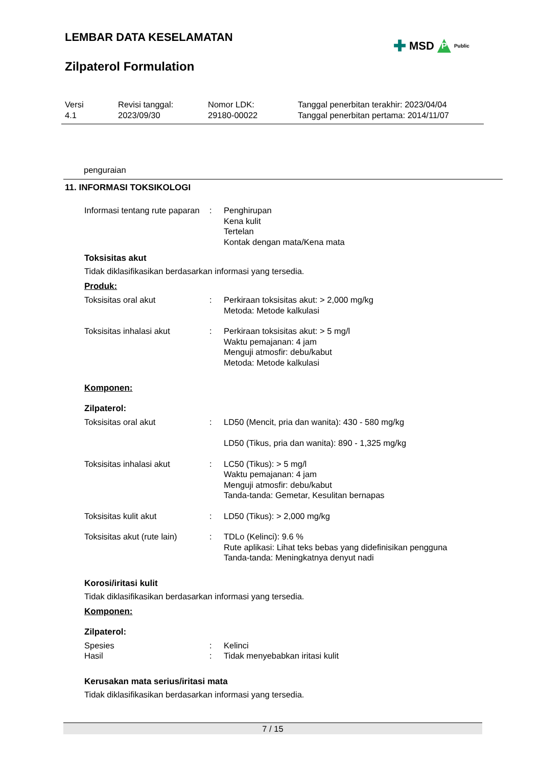LEMBAR DATA KESELAMATAN
✚ MSD P Public
Zilpaterol Formulation
Versi
4.1
Revisi tanggal:
2023/09/30
Nomor LDK:
29180-00022
Tanggal penerbitan terakhir: 2023/04/04
Tanggal penerbitan pertama: 2014/11/07
penguraian
11. INFORMASI TOKSIKOLOGI
Informasi tentang rute paparan
: Penghirupan
Kena kulit
Tertelan
Kontak dengan mata/Kena mata
Toksisitas akut
Tidak diklasifikasikan berdasarkan informasi yang tersedia.
Produk:
Toksisitas oral akut : Perkiraan toksisitas akut: > 2,000 mg/kg
Metoda: Metode kalkulasi
Toksisitas inhalasi akut : Perkiraan toksisitas akut: > 5 mg/l
Waktu pemajanan: 4 jam
Menguji atmosfir: debu/kabut
Metoda: Metode kalkulasi
Komponen:
Zilpaterol:
Toksisitas oral akut : LD50 (Mencit, pria dan wanita): 430 - 580 mg/kg
LD50 (Tikus, pria dan wanita): 890 - 1,325 mg/kg
Toksisitas inhalasi akut : LC50 (Tikus): > 5 mg/l
Waktu pemajanan: 4 jam
Menguji atmosfir: debu/kabut
Tanda-tanda: Gemetar, Kesulitan bernapas
Toksisitas kulit akut : LD50 (Tikus): > 2,000 mg/kg
Toksisitas akut (rute lain)
: TDLo (Kelinci): 9.6 %
Rute aplikasi: Lihat teks bebas yang didefinisikan pengguna
Tanda-tanda: Meningkatnya denyut nadi
Korosi/iritasi kulit
Tidak diklasifikasikan berdasarkan informasi yang tersedia.
Komponen:
Zilpaterol:
Spesies
Hasil
:
:
Kelinci
Tidak menyebabkan iritasi kulit
Kerusakan mata serius/iritasi mata
Tidak diklasifikasikan berdasarkan informasi yang tersedia.
7 / 15